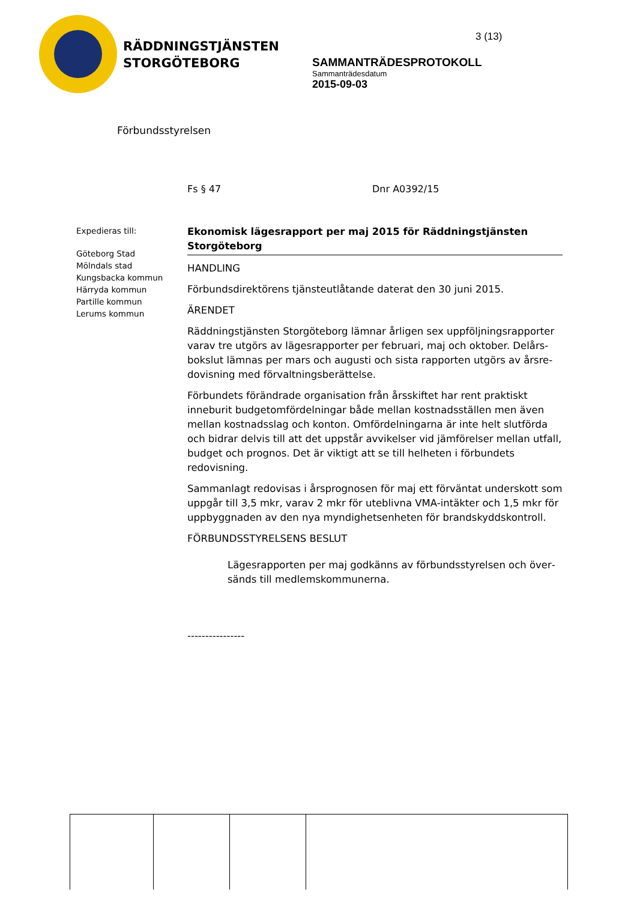RÄDDNINGSTJÄNSTEN
STORGÖTEBORG
Förbundsstyrelsen
3 (13)
SAMMANTRÄDESPROTOKOLL
Sammanträdesdatum
2015-09-03
Fs § 47 Dnr A0392/15
Expedieras till:
Göteborg Stad
Mölndals stad
Kungsbacka kommun
Härryda kommun
Partille kommun
Lerums kommun
Ekonomisk lägesrapport per maj 2015 för Räddningstjänsten Storgöteborg
HANDLING
Förbundsdirektörens tjänsteutlåtande daterat den 30 juni 2015.
ÄRENDET
Räddningstjänsten Storgöteborg lämnar årligen sex uppföljningsrapporter varav tre utgörs av lägesrapporter per februari, maj och oktober. Delårs­bokslut lämnas per mars och augusti och sista rapporten utgörs av årsre­dovisning med förvaltningsberättelse.
Förbundets förändrade organisation från årsskiftet har rent praktiskt inneburit budgetomfördelningar både mellan kostnadsställen men även mellan kostnadsslag och konton. Omfördelningarna är inte helt slutförda och bidrar delvis till att det uppstår avvikelser vid jämförelser mellan ut­fall, budget och prognos. Det är viktigt att se till helheten i förbundets redovisning.
Sammanlagt redovisas i årsprognosen för maj ett förväntat underskott som uppgår till 3,5 mkr, varav 2 mkr för uteblivna VMA-intäkter och 1,5 mkr för uppbyggnaden av den nya myndighetsenheten för brand­skyddskontroll.
FÖRBUNDSSTYRELSENS BESLUT
Lägesrapporten per maj godkänns av förbundsstyrelsen och över­sänds till medlemskommunerna.
----------------